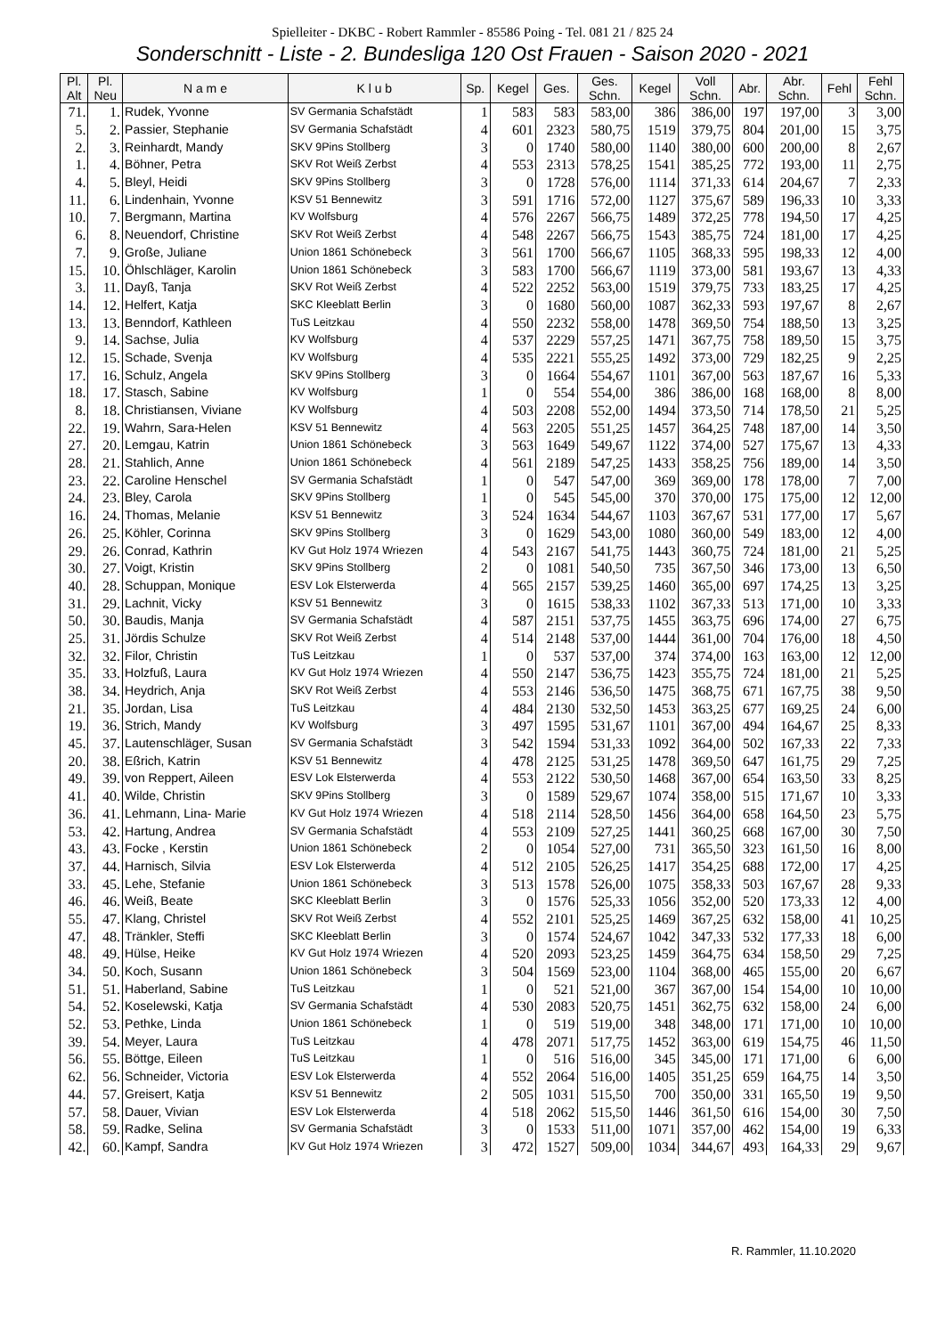Spielleiter - DKBC - Robert Rammler - 85586 Poing - Tel. 081 21 / 825 24
Sonderschnitt - Liste - 2. Bundesliga 120 Ost Frauen - Saison 2020 - 2021
| Pl. Alt | Pl. Neu | N a m e | K l u b | Sp. | Kegel | Ges. | Ges. Schn. | Kegel | Voll Schn. | Abr. | Abr. Schn. | Fehl | Fehl Schn. |
| --- | --- | --- | --- | --- | --- | --- | --- | --- | --- | --- | --- | --- | --- |
| 71. | 1. | Rudek, Yvonne | SV Germania Schafstädt | 1 | 583 | 583 | 583,00 | 386 | 386,00 | 197 | 197,00 | 3 | 3,00 |
| 5. | 2. | Passier, Stephanie | SV Germania Schafstädt | 4 | 601 | 2323 | 580,75 | 1519 | 379,75 | 804 | 201,00 | 15 | 3,75 |
| 2. | 3. | Reinhardt, Mandy | SKV 9Pins Stollberg | 3 | 0 | 1740 | 580,00 | 1140 | 380,00 | 600 | 200,00 | 8 | 2,67 |
| 1. | 4. | Böhner, Petra | SKV Rot Weiß Zerbst | 4 | 553 | 2313 | 578,25 | 1541 | 385,25 | 772 | 193,00 | 11 | 2,75 |
| 4. | 5. | Bleyl, Heidi | SKV 9Pins Stollberg | 3 | 0 | 1728 | 576,00 | 1114 | 371,33 | 614 | 204,67 | 7 | 2,33 |
| 11. | 6. | Lindenhain, Yvonne | KSV 51 Bennewitz | 3 | 591 | 1716 | 572,00 | 1127 | 375,67 | 589 | 196,33 | 10 | 3,33 |
| 10. | 7. | Bergmann, Martina | KV Wolfsburg | 4 | 576 | 2267 | 566,75 | 1489 | 372,25 | 778 | 194,50 | 17 | 4,25 |
| 6. | 8. | Neuendorf, Christine | SKV Rot Weiß Zerbst | 4 | 548 | 2267 | 566,75 | 1543 | 385,75 | 724 | 181,00 | 17 | 4,25 |
| 7. | 9. | Große, Juliane | Union 1861 Schönebeck | 3 | 561 | 1700 | 566,67 | 1105 | 368,33 | 595 | 198,33 | 12 | 4,00 |
| 15. | 10. | Öhlschläger, Karolin | Union 1861 Schönebeck | 3 | 583 | 1700 | 566,67 | 1119 | 373,00 | 581 | 193,67 | 13 | 4,33 |
| 3. | 11. | Dayß, Tanja | SKV Rot Weiß Zerbst | 4 | 522 | 2252 | 563,00 | 1519 | 379,75 | 733 | 183,25 | 17 | 4,25 |
| 14. | 12. | Helfert, Katja | SKC Kleeblatt Berlin | 3 | 0 | 1680 | 560,00 | 1087 | 362,33 | 593 | 197,67 | 8 | 2,67 |
| 13. | 13. | Benndorf, Kathleen | TuS Leitzkau | 4 | 550 | 2232 | 558,00 | 1478 | 369,50 | 754 | 188,50 | 13 | 3,25 |
| 9. | 14. | Sachse, Julia | KV Wolfsburg | 4 | 537 | 2229 | 557,25 | 1471 | 367,75 | 758 | 189,50 | 15 | 3,75 |
| 12. | 15. | Schade, Svenja | KV Wolfsburg | 4 | 535 | 2221 | 555,25 | 1492 | 373,00 | 729 | 182,25 | 9 | 2,25 |
| 17. | 16. | Schulz, Angela | SKV 9Pins Stollberg | 3 | 0 | 1664 | 554,67 | 1101 | 367,00 | 563 | 187,67 | 16 | 5,33 |
| 18. | 17. | Stasch, Sabine | KV Wolfsburg | 1 | 0 | 554 | 554,00 | 386 | 386,00 | 168 | 168,00 | 8 | 8,00 |
| 8. | 18. | Christiansen, Viviane | KV Wolfsburg | 4 | 503 | 2208 | 552,00 | 1494 | 373,50 | 714 | 178,50 | 21 | 5,25 |
| 22. | 19. | Wahrn, Sara-Helen | KSV 51 Bennewitz | 4 | 563 | 2205 | 551,25 | 1457 | 364,25 | 748 | 187,00 | 14 | 3,50 |
| 27. | 20. | Lemgau, Katrin | Union 1861 Schönebeck | 3 | 563 | 1649 | 549,67 | 1122 | 374,00 | 527 | 175,67 | 13 | 4,33 |
| 28. | 21. | Stahlich, Anne | Union 1861 Schönebeck | 4 | 561 | 2189 | 547,25 | 1433 | 358,25 | 756 | 189,00 | 14 | 3,50 |
| 23. | 22. | Caroline Henschel | SV Germania Schafstädt | 1 | 0 | 547 | 547,00 | 369 | 369,00 | 178 | 178,00 | 7 | 7,00 |
| 24. | 23. | Bley, Carola | SKV 9Pins Stollberg | 1 | 0 | 545 | 545,00 | 370 | 370,00 | 175 | 175,00 | 12 | 12,00 |
| 16. | 24. | Thomas, Melanie | KSV 51 Bennewitz | 3 | 524 | 1634 | 544,67 | 1103 | 367,67 | 531 | 177,00 | 17 | 5,67 |
| 26. | 25. | Köhler, Corinna | SKV 9Pins Stollberg | 3 | 0 | 1629 | 543,00 | 1080 | 360,00 | 549 | 183,00 | 12 | 4,00 |
| 29. | 26. | Conrad, Kathrin | KV Gut Holz 1974 Wriezen | 4 | 543 | 2167 | 541,75 | 1443 | 360,75 | 724 | 181,00 | 21 | 5,25 |
| 30. | 27. | Voigt, Kristin | SKV 9Pins Stollberg | 2 | 0 | 1081 | 540,50 | 735 | 367,50 | 346 | 173,00 | 13 | 6,50 |
| 40. | 28. | Schuppan, Monique | ESV Lok Elsterwerda | 4 | 565 | 2157 | 539,25 | 1460 | 365,00 | 697 | 174,25 | 13 | 3,25 |
| 31. | 29. | Lachnit, Vicky | KSV 51 Bennewitz | 3 | 0 | 1615 | 538,33 | 1102 | 367,33 | 513 | 171,00 | 10 | 3,33 |
| 50. | 30. | Baudis, Manja | SV Germania Schafstädt | 4 | 587 | 2151 | 537,75 | 1455 | 363,75 | 696 | 174,00 | 27 | 6,75 |
| 25. | 31. | Jördis Schulze | SKV Rot Weiß Zerbst | 4 | 514 | 2148 | 537,00 | 1444 | 361,00 | 704 | 176,00 | 18 | 4,50 |
| 32. | 32. | Filor, Christin | TuS Leitzkau | 1 | 0 | 537 | 537,00 | 374 | 374,00 | 163 | 163,00 | 12 | 12,00 |
| 35. | 33. | Holzfuß, Laura | KV Gut Holz 1974 Wriezen | 4 | 550 | 2147 | 536,75 | 1423 | 355,75 | 724 | 181,00 | 21 | 5,25 |
| 38. | 34. | Heydrich, Anja | SKV Rot Weiß Zerbst | 4 | 553 | 2146 | 536,50 | 1475 | 368,75 | 671 | 167,75 | 38 | 9,50 |
| 21. | 35. | Jordan, Lisa | TuS Leitzkau | 4 | 484 | 2130 | 532,50 | 1453 | 363,25 | 677 | 169,25 | 24 | 6,00 |
| 19. | 36. | Strich, Mandy | KV Wolfsburg | 3 | 497 | 1595 | 531,67 | 1101 | 367,00 | 494 | 164,67 | 25 | 8,33 |
| 45. | 37. | Lautenschläger, Susan | SV Germania Schafstädt | 3 | 542 | 1594 | 531,33 | 1092 | 364,00 | 502 | 167,33 | 22 | 7,33 |
| 20. | 38. | Eßrich, Katrin | KSV 51 Bennewitz | 4 | 478 | 2125 | 531,25 | 1478 | 369,50 | 647 | 161,75 | 29 | 7,25 |
| 49. | 39. | von Reppert, Aileen | ESV Lok Elsterwerda | 4 | 553 | 2122 | 530,50 | 1468 | 367,00 | 654 | 163,50 | 33 | 8,25 |
| 41. | 40. | Wilde, Christin | SKV 9Pins Stollberg | 3 | 0 | 1589 | 529,67 | 1074 | 358,00 | 515 | 171,67 | 10 | 3,33 |
| 36. | 41. | Lehmann, Lina- Marie | KV Gut Holz 1974 Wriezen | 4 | 518 | 2114 | 528,50 | 1456 | 364,00 | 658 | 164,50 | 23 | 5,75 |
| 53. | 42. | Hartung, Andrea | SV Germania Schafstädt | 4 | 553 | 2109 | 527,25 | 1441 | 360,25 | 668 | 167,00 | 30 | 7,50 |
| 43. | 43. | Focke , Kerstin | Union 1861 Schönebeck | 2 | 0 | 1054 | 527,00 | 731 | 365,50 | 323 | 161,50 | 16 | 8,00 |
| 37. | 44. | Harnisch, Silvia | ESV Lok Elsterwerda | 4 | 512 | 2105 | 526,25 | 1417 | 354,25 | 688 | 172,00 | 17 | 4,25 |
| 33. | 45. | Lehe, Stefanie | Union 1861 Schönebeck | 3 | 513 | 1578 | 526,00 | 1075 | 358,33 | 503 | 167,67 | 28 | 9,33 |
| 46. | 46. | Weiß, Beate | SKC Kleeblatt Berlin | 3 | 0 | 1576 | 525,33 | 1056 | 352,00 | 520 | 173,33 | 12 | 4,00 |
| 55. | 47. | Klang, Christel | SKV Rot Weiß Zerbst | 4 | 552 | 2101 | 525,25 | 1469 | 367,25 | 632 | 158,00 | 41 | 10,25 |
| 47. | 48. | Tränkler, Steffi | SKC Kleeblatt Berlin | 3 | 0 | 1574 | 524,67 | 1042 | 347,33 | 532 | 177,33 | 18 | 6,00 |
| 48. | 49. | Hülse, Heike | KV Gut Holz 1974 Wriezen | 4 | 520 | 2093 | 523,25 | 1459 | 364,75 | 634 | 158,50 | 29 | 7,25 |
| 34. | 50. | Koch, Susann | Union 1861 Schönebeck | 3 | 504 | 1569 | 523,00 | 1104 | 368,00 | 465 | 155,00 | 20 | 6,67 |
| 51. | 51. | Haberland, Sabine | TuS Leitzkau | 1 | 0 | 521 | 521,00 | 367 | 367,00 | 154 | 154,00 | 10 | 10,00 |
| 54. | 52. | Koselewski, Katja | SV Germania Schafstädt | 4 | 530 | 2083 | 520,75 | 1451 | 362,75 | 632 | 158,00 | 24 | 6,00 |
| 52. | 53. | Pethke, Linda | Union 1861 Schönebeck | 1 | 0 | 519 | 519,00 | 348 | 348,00 | 171 | 171,00 | 10 | 10,00 |
| 39. | 54. | Meyer, Laura | TuS Leitzkau | 4 | 478 | 2071 | 517,75 | 1452 | 363,00 | 619 | 154,75 | 46 | 11,50 |
| 56. | 55. | Böttge, Eileen | TuS Leitzkau | 1 | 0 | 516 | 516,00 | 345 | 345,00 | 171 | 171,00 | 6 | 6,00 |
| 62. | 56. | Schneider, Victoria | ESV Lok Elsterwerda | 4 | 552 | 2064 | 516,00 | 1405 | 351,25 | 659 | 164,75 | 14 | 3,50 |
| 44. | 57. | Greisert, Katja | KSV 51 Bennewitz | 2 | 505 | 1031 | 515,50 | 700 | 350,00 | 331 | 165,50 | 19 | 9,50 |
| 57. | 58. | Dauer, Vivian | ESV Lok Elsterwerda | 4 | 518 | 2062 | 515,50 | 1446 | 361,50 | 616 | 154,00 | 30 | 7,50 |
| 58. | 59. | Radke, Selina | SV Germania Schafstädt | 3 | 0 | 1533 | 511,00 | 1071 | 357,00 | 462 | 154,00 | 19 | 6,33 |
| 42. | 60. | Kampf, Sandra | KV Gut Holz 1974 Wriezen | 3 | 472 | 1527 | 509,00 | 1034 | 344,67 | 493 | 164,33 | 29 | 9,67 |
R. Rammler, 11.10.2020